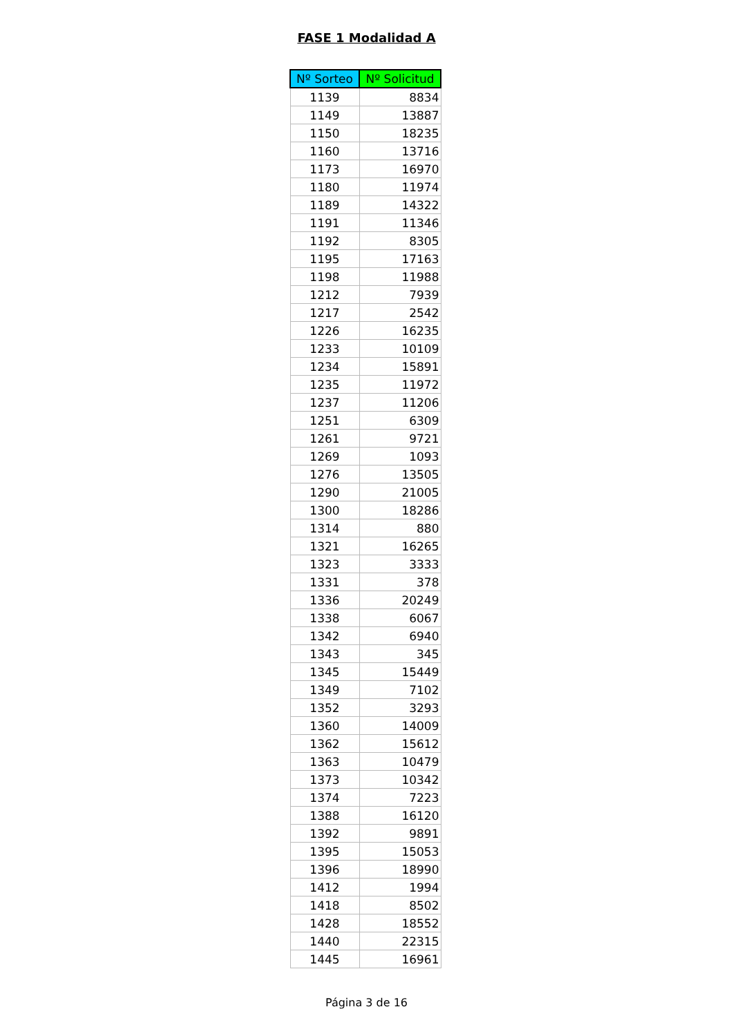FASE 1 Modalidad A
| Nº Sorteo | Nº Solicitud |
| --- | --- |
| 1139 | 8834 |
| 1149 | 13887 |
| 1150 | 18235 |
| 1160 | 13716 |
| 1173 | 16970 |
| 1180 | 11974 |
| 1189 | 14322 |
| 1191 | 11346 |
| 1192 | 8305 |
| 1195 | 17163 |
| 1198 | 11988 |
| 1212 | 7939 |
| 1217 | 2542 |
| 1226 | 16235 |
| 1233 | 10109 |
| 1234 | 15891 |
| 1235 | 11972 |
| 1237 | 11206 |
| 1251 | 6309 |
| 1261 | 9721 |
| 1269 | 1093 |
| 1276 | 13505 |
| 1290 | 21005 |
| 1300 | 18286 |
| 1314 | 880 |
| 1321 | 16265 |
| 1323 | 3333 |
| 1331 | 378 |
| 1336 | 20249 |
| 1338 | 6067 |
| 1342 | 6940 |
| 1343 | 345 |
| 1345 | 15449 |
| 1349 | 7102 |
| 1352 | 3293 |
| 1360 | 14009 |
| 1362 | 15612 |
| 1363 | 10479 |
| 1373 | 10342 |
| 1374 | 7223 |
| 1388 | 16120 |
| 1392 | 9891 |
| 1395 | 15053 |
| 1396 | 18990 |
| 1412 | 1994 |
| 1418 | 8502 |
| 1428 | 18552 |
| 1440 | 22315 |
| 1445 | 16961 |
Página 3 de 16